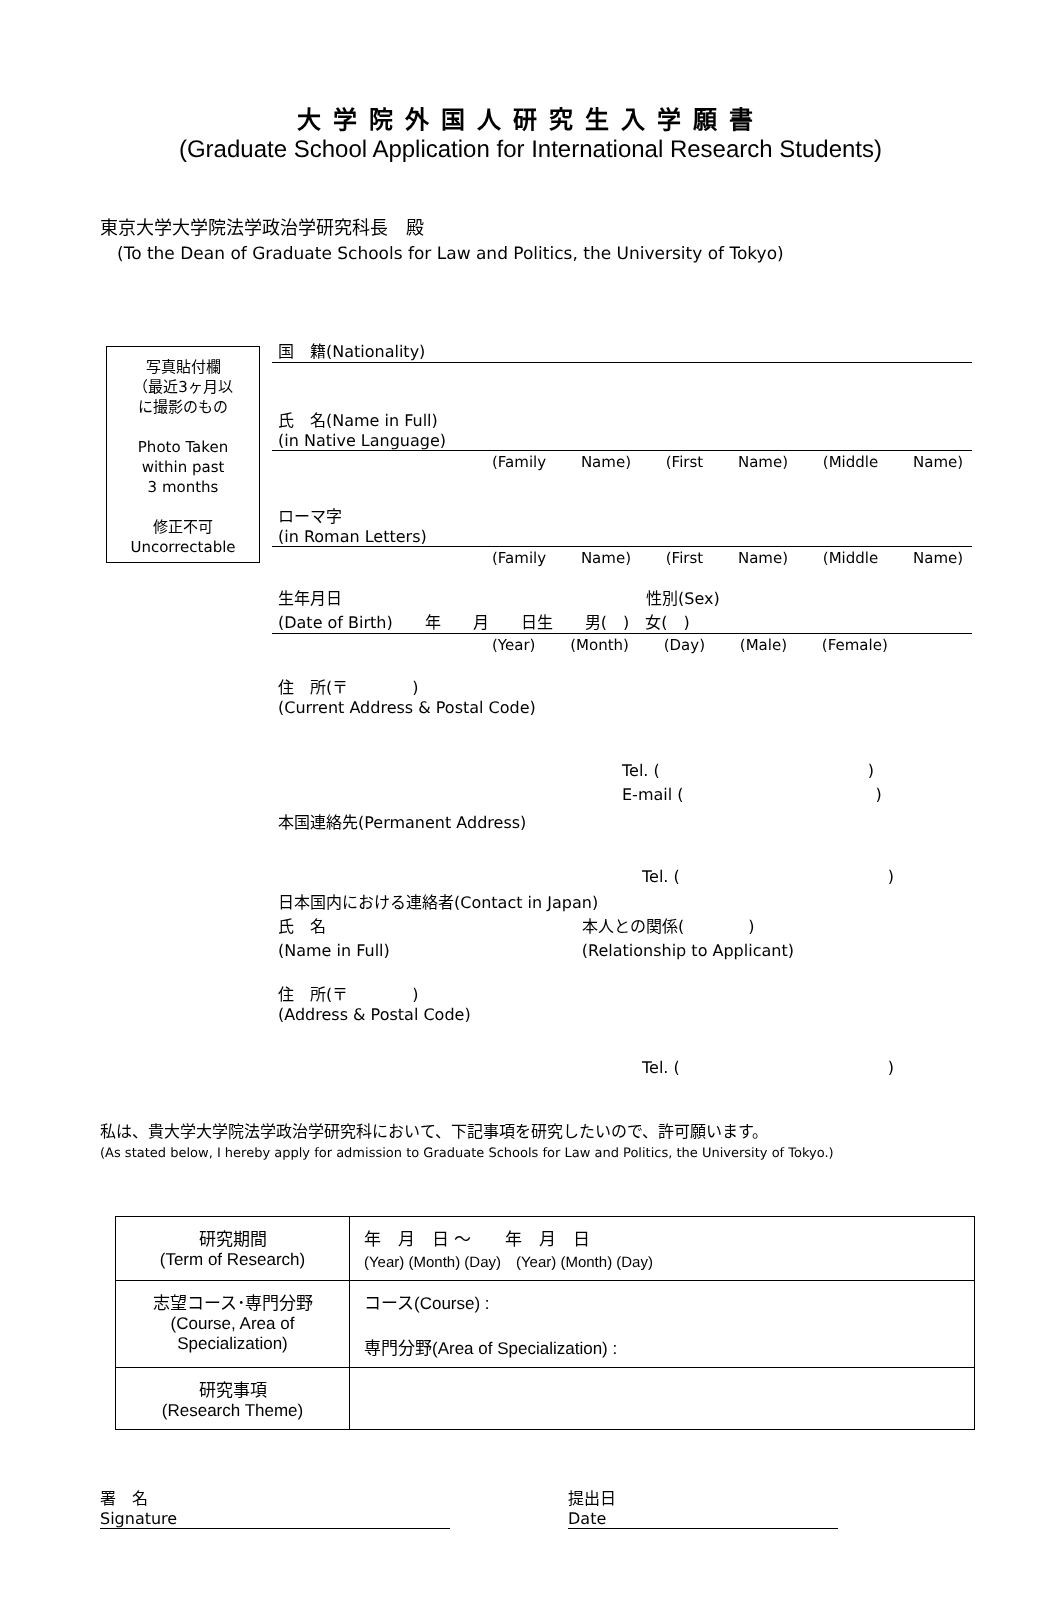大学院外国人研究生入学願書
(Graduate School Application for International Research Students)
東京大学大学院法学政治学研究科長　殿
　(To the Dean of Graduate Schools for Law and Politics, the University of Tokyo)
写真貼付欄
（最近3ヶ月以
に撮影のもの
Photo Taken
within past
3 months
修正不可
Uncorrectable
国　籍(Nationality)
氏　名(Name in Full)
(in Native Language)
(Family Name) (First Name) (Middle Name)
ローマ字
(in Roman Letters)
(Family Name) (First Name) (Middle Name)
生年月日　　　　　　　　　　　　　　　　　　　性別(Sex)
(Date of Birth)　　年　　月　　日生　　男(　)　女(　)
(Year) (Month) (Day) (Male) (Female)
住　所(〒　　　　)
(Current Address & Postal Code)
Tel. (　　　　　　　　　　　　　)
E-mail (　　　　　　　　　　　　)
本国連絡先(Permanent Address)
Tel. (　　　　　　　　　　　　　)
日本国内における連絡者(Contact in Japan)
氏　名　　　　　　　　　　　　　　　　本人との関係(　　　　)
(Name in Full)　　　　　　　　　　　　(Relationship to Applicant)
住　所(〒　　　　)
(Address & Postal Code)
Tel. (　　　　　　　　　　　　　)
私は、貴大学大学院法学政治学研究科において、下記事項を研究したいので、許可願います。
(As stated below, I hereby apply for admission to Graduate Schools for Law and Politics, the University of Tokyo.)
| 研究期間 (Term of Research) | 年 月 日 〜 年 月 日 (Year) (Month) (Day) (Year) (Month) (Day) |
| 志望コース･専門分野 (Course, Area of Specialization) | コース(Course) : 専門分野(Area of Specialization) : |
| 研究事項 (Research Theme) | |
署　名
Signature
提出日
Date